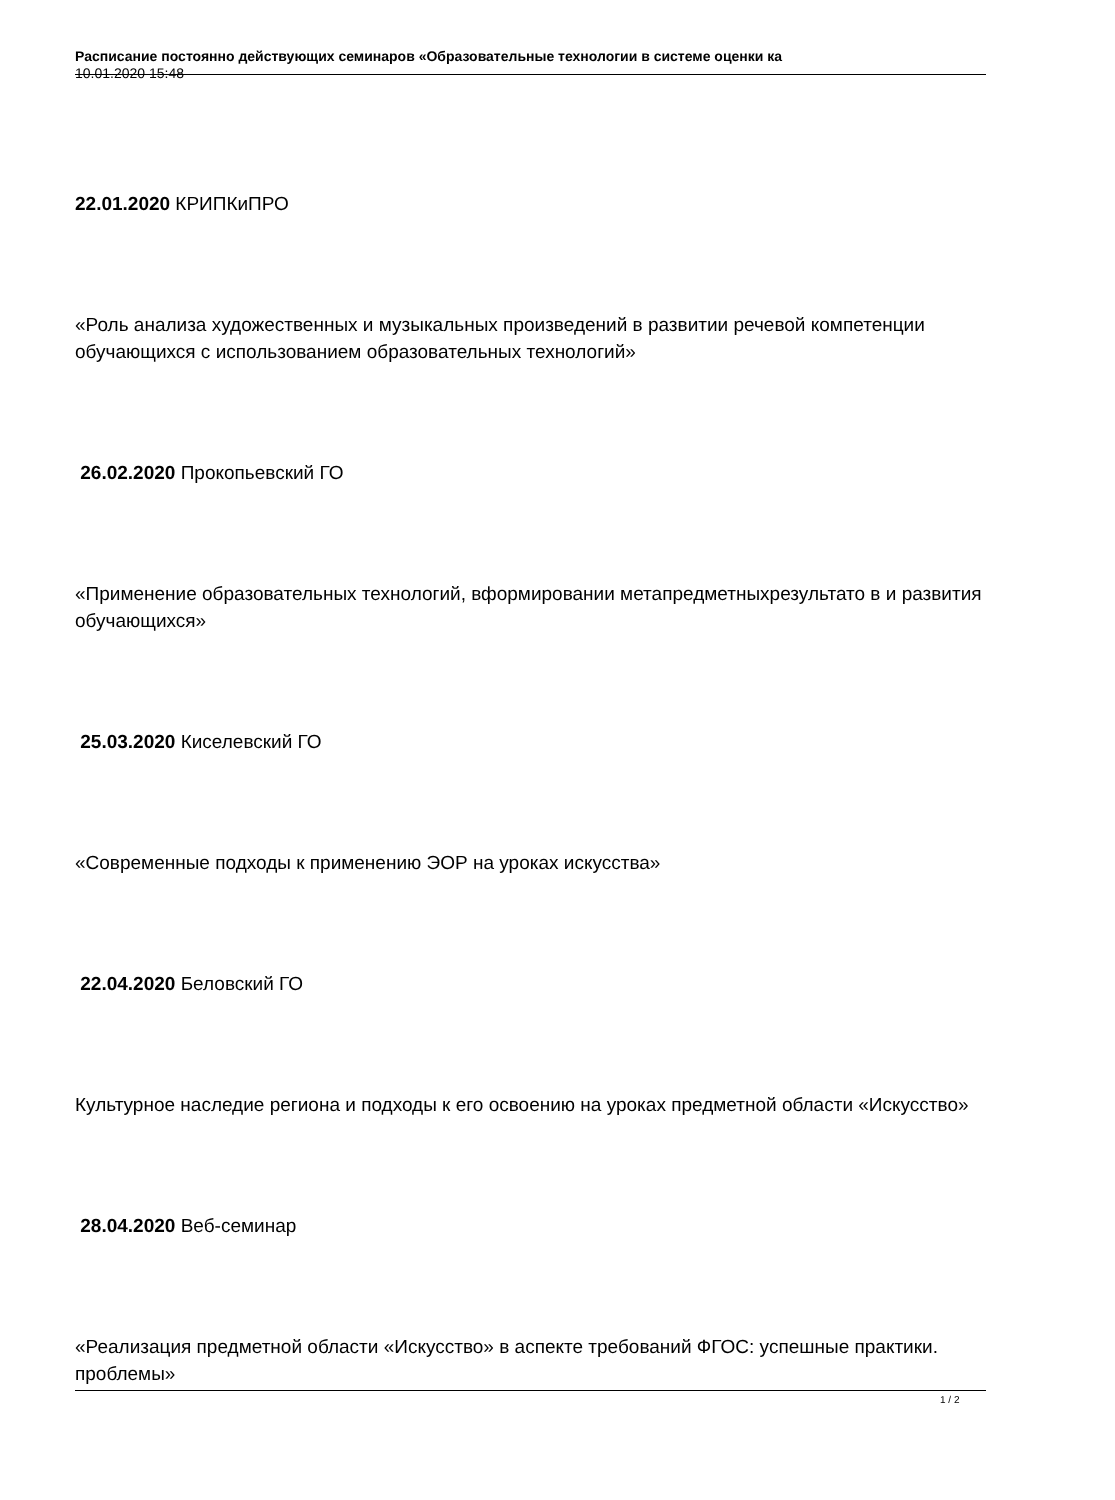Расписание постоянно действующих семинаров «Образовательные технологии в системе оценки ка
10.01.2020 15:48
22.01.2020 КРИПКиПРО
«Роль анализа художественных и музыкальных произведений в развитии речевой компетенции обучающихся с использованием образовательных технологий»
26.02.2020 Прокопьевский ГО
«Применение образовательных технологий, вформировании метапредметныхрезультато в и развития обучающихся»
25.03.2020 Киселевский ГО
«Современные подходы к применению ЭОР на уроках искусства»
22.04.2020 Беловский ГО
Культурное наследие региона и подходы к его освоению на уроках предметной области «Искусство»
28.04.2020 Веб-семинар
«Реализация предметной области «Искусство» в аспекте требований ФГОС: успешные практики. проблемы»
1 / 2